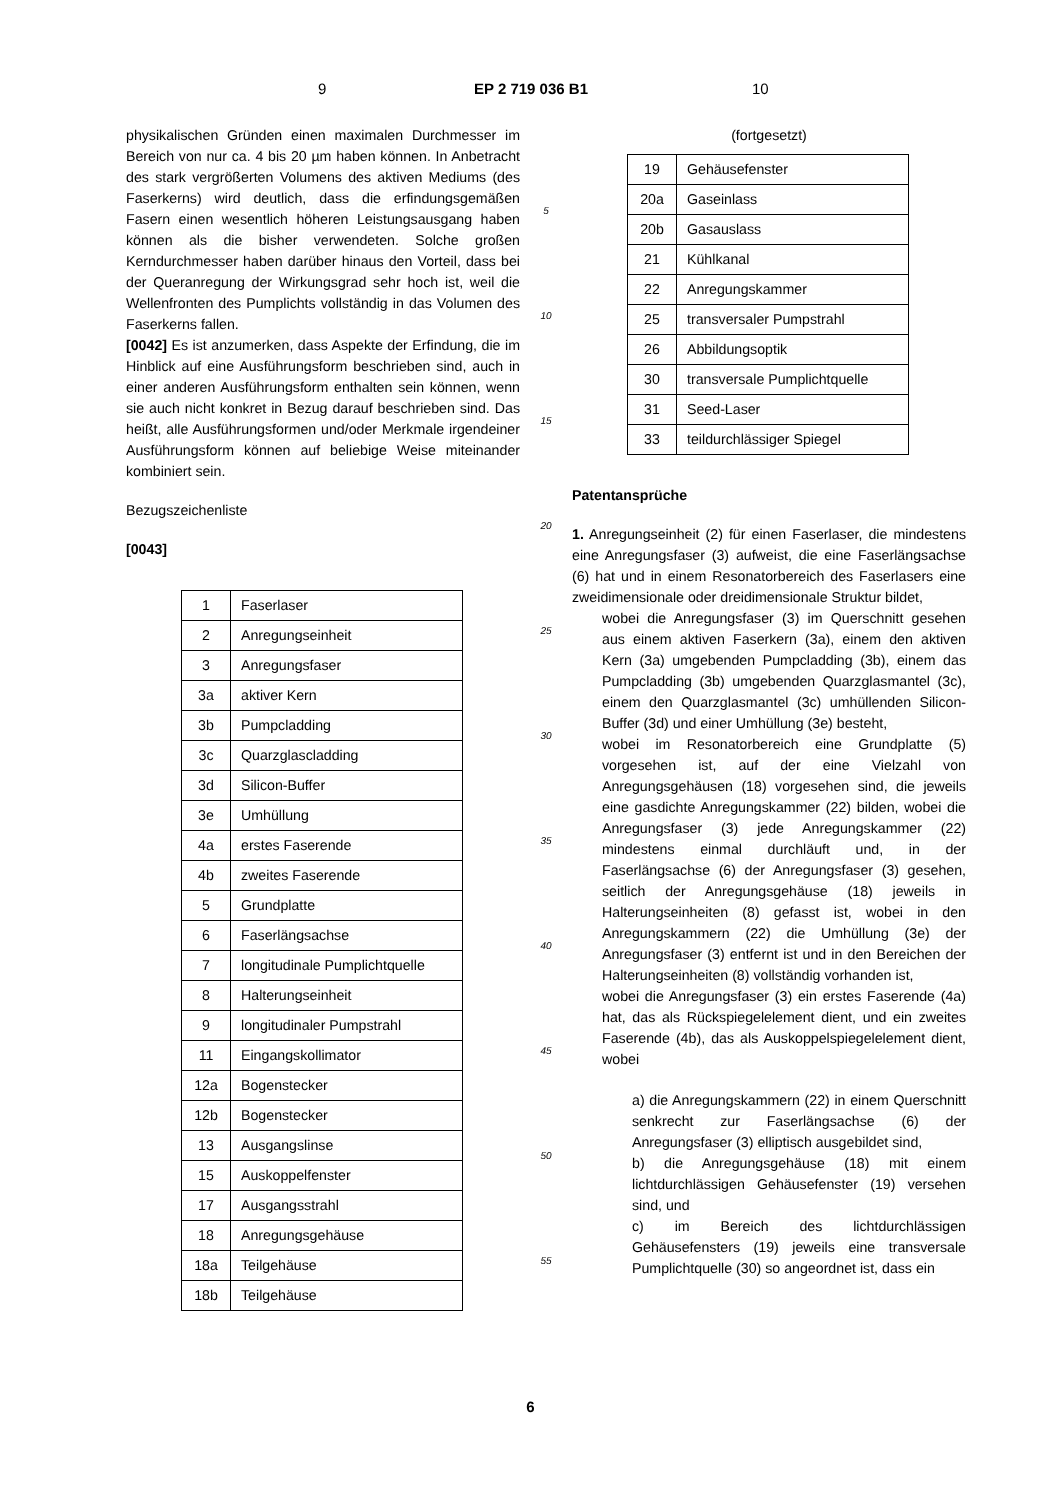9 EP 2 719 036 B1 10
physikalischen Gründen einen maximalen Durchmesser im Bereich von nur ca. 4 bis 20 µm haben können. In Anbetracht des stark vergrößerten Volumens des aktiven Mediums (des Faserkerns) wird deutlich, dass die erfindungsgemäßen Fasern einen wesentlich höheren Leistungsausgang haben können als die bisher verwendeten. Solche großen Kerndurchmesser haben darüber hinaus den Vorteil, dass bei der Queranregung der Wirkungsgrad sehr hoch ist, weil die Wellenfronten des Pumplichts vollständig in das Volumen des Faserkerns fallen.
[0042] Es ist anzumerken, dass Aspekte der Erfindung, die im Hinblick auf eine Ausführungsform beschrieben sind, auch in einer anderen Ausführungsform enthalten sein können, wenn sie auch nicht konkret in Bezug darauf beschrieben sind. Das heißt, alle Ausführungsformen und/oder Merkmale irgendeiner Ausführungsform können auf beliebige Weise miteinander kombiniert sein.
Bezugszeichenliste
[0043]
| 1 | Faserlaser |
| 2 | Anregungseinheit |
| 3 | Anregungsfaser |
| 3a | aktiver Kern |
| 3b | Pumpcladding |
| 3c | Quarzglascladding |
| 3d | Silicon-Buffer |
| 3e | Umhüllung |
| 4a | erstes Faserende |
| 4b | zweites Faserende |
| 5 | Grundplatte |
| 6 | Faserlängsachse |
| 7 | longitudinale Pumplichtquelle |
| 8 | Halterungseinheit |
| 9 | longitudinaler Pumpstrahl |
| 11 | Eingangskollimator |
| 12a | Bogenstecker |
| 12b | Bogenstecker |
| 13 | Ausgangslinse |
| 15 | Auskoppelfenster |
| 17 | Ausgangsstrahl |
| 18 | Anregungsgehäuse |
| 18a | Teilgehäuse |
| 18b | Teilgehäuse |
5
10
15
20
25
30
35
40
45
50
55
(fortgesetzt)
| 19 | Gehäusefenster |
| 20a | Gaseinlass |
| 20b | Gasauslass |
| 21 | Kühlkanal |
| 22 | Anregungskammer |
| 25 | transversaler Pumpstrahl |
| 26 | Abbildungsoptik |
| 30 | transversale Pumplichtquelle |
| 31 | Seed-Laser |
| 33 | teildurchlässiger Spiegel |
Patentansprüche
1. Anregungseinheit (2) für einen Faserlaser, die mindestens eine Anregungsfaser (3) aufweist, die eine Faserlängsachse (6) hat und in einem Resonatorbereich des Faserlasers eine zweidimensionale oder dreidimensionale Struktur bildet,
wobei die Anregungsfaser (3) im Querschnitt gesehen aus einem aktiven Faserkern (3a), einem den aktiven Kern (3a) umgebenden Pumpcladding (3b), einem das Pumpcladding (3b) umgebenden Quarzglasmantel (3c), einem den Quarzglasmantel (3c) umhüllenden Silicon-Buffer (3d) und einer Umhüllung (3e) besteht,
wobei im Resonatorbereich eine Grundplatte (5) vorgesehen ist, auf der eine Vielzahl von Anregungsgehäusen (18) vorgesehen sind, die jeweils eine gasdichte Anregungskammer (22) bilden, wobei die Anregungsfaser (3) jede Anregungskammer (22) mindestens einmal durchläuft und, in der Faserlängsachse (6) der Anregungsfaser (3) gesehen, seitlich der Anregungsgehäuse (18) jeweils in Halterungseinheiten (8) gefasst ist, wobei in den Anregungskammern (22) die Umhüllung (3e) der Anregungsfaser (3) entfernt ist und in den Bereichen der Halterungseinheiten (8) vollständig vorhanden ist,
wobei die Anregungsfaser (3) ein erstes Faserende (4a) hat, das als Rückspiegelelement dient, und ein zweites Faserende (4b), das als Auskoppelspiegelelement dient, wobei
a) die Anregungskammern (22) in einem Querschnitt senkrecht zur Faserlängsachse (6) der Anregungsfaser (3) elliptisch ausgebildet sind,
b) die Anregungsgehäuse (18) mit einem lichtdurchlässigen Gehäusefenster (19) versehen sind, und
c) im Bereich des lichtdurchlässigen Gehäusefensters (19) jeweils eine transversale Pumplichtquelle (30) so angeordnet ist, dass ein
6